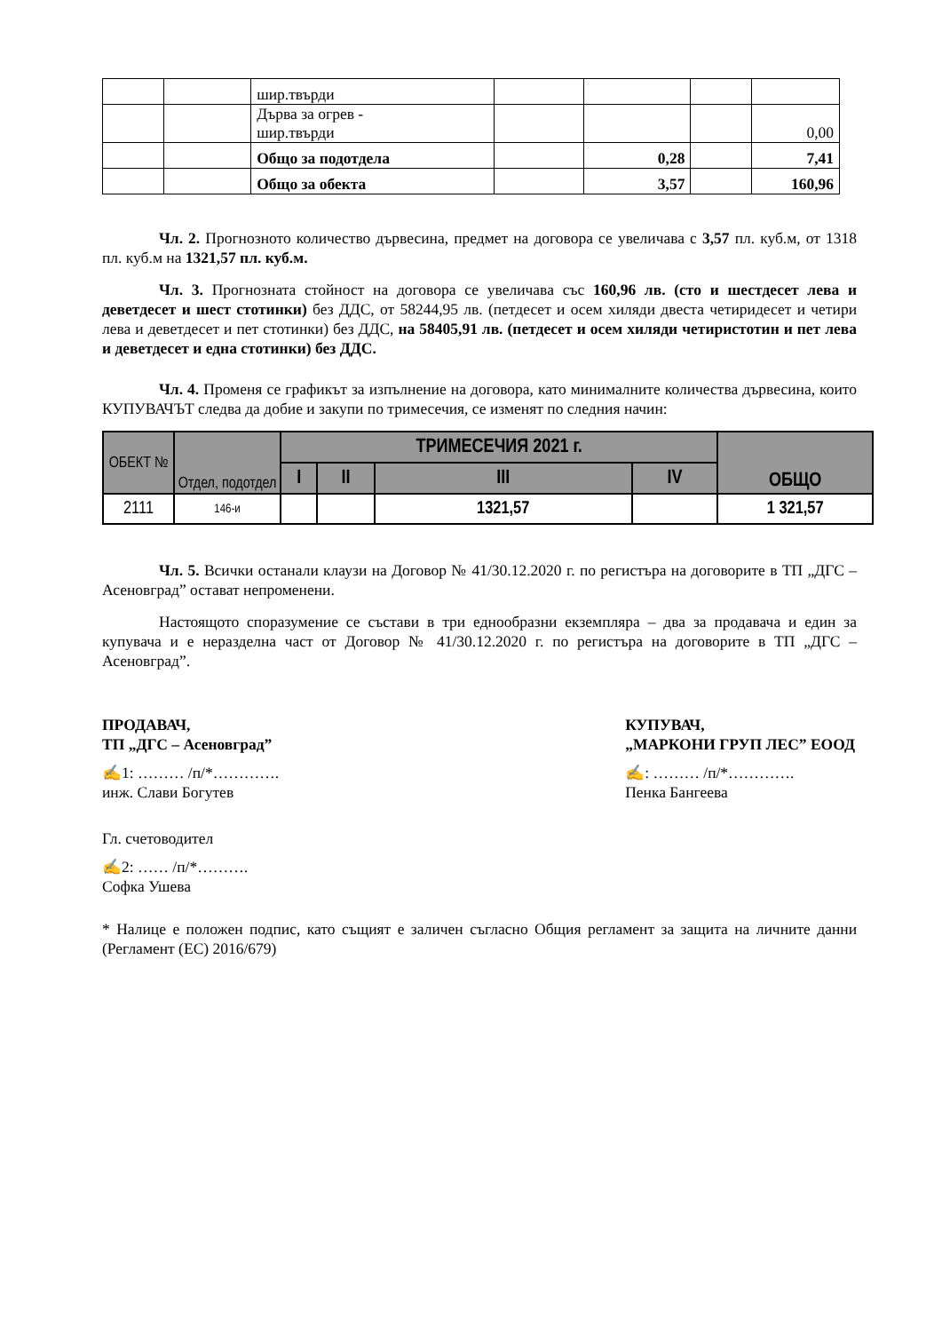| | | шир.твърди | | | | |
| | | Дърва за огрев - шир.твърди | | | | 0,00 |
| | | Общо за подотдела | | 0,28 | | 7,41 |
| | | Общо за обекта | | 3,57 | | 160,96 |
Чл. 2. Прогнозното количество дървесина, предмет на договора се увеличава с 3,57 пл. куб.м, от 1318 пл. куб.м на 1321,57 пл. куб.м.
Чл. 3. Прогнозната стойност на договора се увеличава със 160,96 лв. (сто и шестдесет лева и деветдесет и шест стотинки) без ДДС, от 58244,95 лв. (петдесет и осем хиляди двеста четиридесет и четири лева и деветдесет и пет стотинки) без ДДС, на 58405,91 лв. (петдесет и осем хиляди четиристотин и пет лева и деветдесет и една стотинки) без ДДС.
Чл. 4. Променя се графикът за изпълнение на договора, като минималните количества дървесина, които КУПУВАЧЪТ следва да добие и закупи по тримесечия, се изменят по следния начин:
| ОБЕКТ № | Отдел, подотдел | ТРИМЕСЕЧИЯ 2021 г. | | | | ОБЩО |
| --- | --- | --- | --- | --- | --- | --- |
| | | I | II | III | IV | |
| 2111 | 146-и | | | 1321,57 | | 1 321,57 |
Чл. 5. Всички останали клаузи на Договор № 41/30.12.2020 г. по регистъра на договорите в ТП „ДГС – Асеновград” остават непроменени.
Настоящото споразумение се състави в три еднообразни екземпляра – два за продавача и един за купувача и е неразделна част от Договор № 41/30.12.2020 г. по регистъра на договорите в ТП „ДГС – Асеновград”.
ПРОДАВАЧ,
ТП „ДГС – Асеновград”
✍1: ……… /п/*………….
инж. Слави Богутев
Гл. счетоводител
✍2: …… /п/*……….
Софка Ушева
КУПУВАЧ,
„МАРКОНИ ГРУП ЛЕС” ЕООД
✍: ……… /п/*………….
Пенка Бангеева
* Налице е положен подпис, като същият е заличен съгласно Общия регламент за защита на личните данни (Регламент (ЕС) 2016/679)